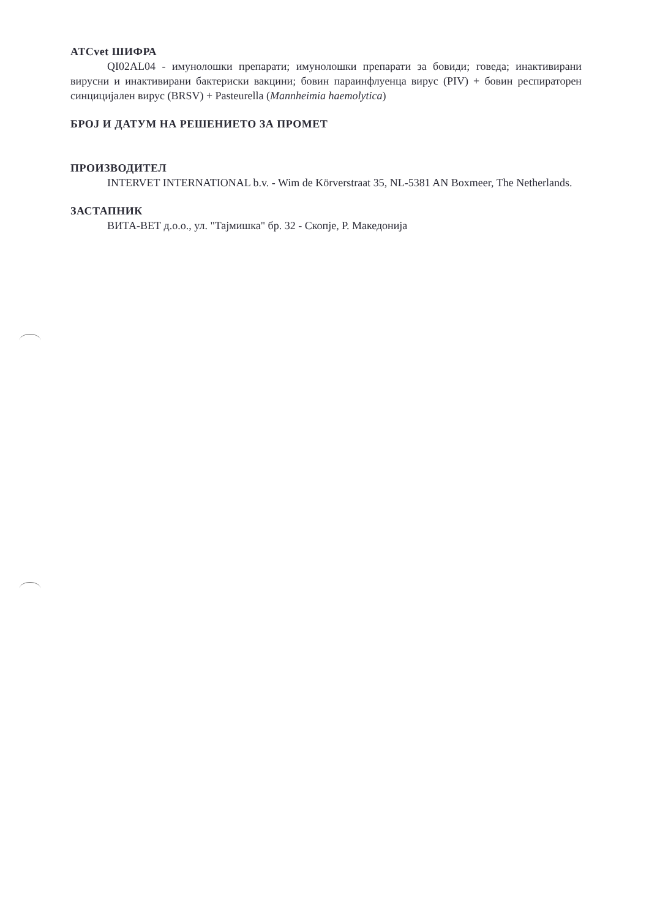ATCvet ШИФРА
QI02AL04 - имунолошки препарати; имунолошки препарати за бовиди; говеда; инактивирани вирусни и инактивирани бактериски вакцини; бовин параинфлуенца вирус (PIV) + бовин респираторен синцицијален вирус (BRSV) + Pasteurella (Mannheimia haemolytica)
БРОЈ И ДАТУМ НА РЕШЕНИЕТО ЗА ПРОМЕТ
ПРОИЗВОДИТЕЛ
INTERVET INTERNATIONAL b.v. - Wim de Körverstraat 35, NL-5381 AN Boxmeer, The Netherlands.
ЗАСТАПНИК
ВИТА-ВЕТ д.о.о., ул. "Тајмишка" бр. 32 - Скопје, Р. Македонија